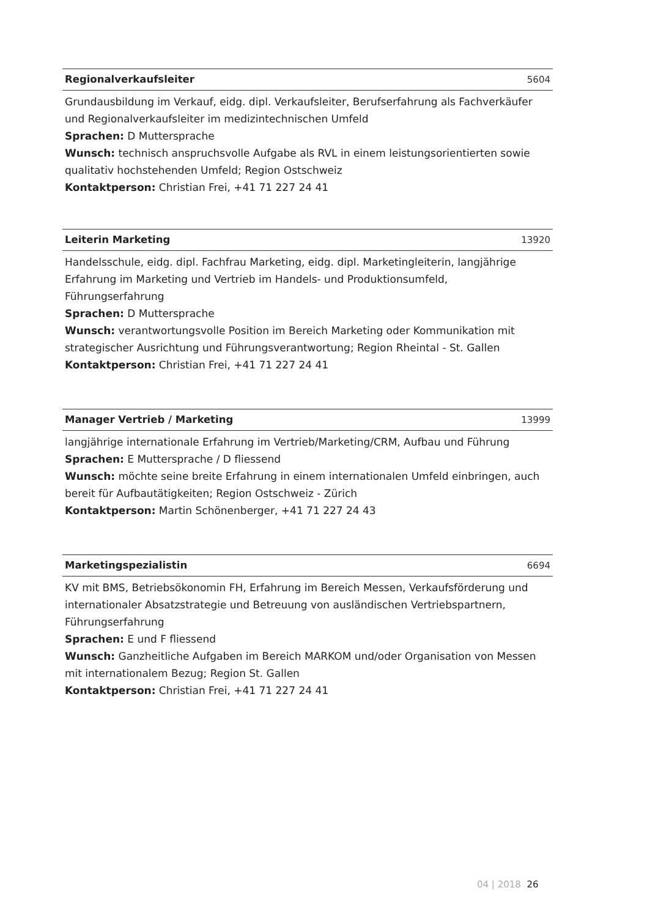Regionalverkaufsleiter 5604
Grundausbildung im Verkauf, eidg. dipl. Verkaufsleiter, Berufserfahrung als Fachverkäufer und Regionalverkaufsleiter im medizintechnischen Umfeld
Sprachen: D Muttersprache
Wunsch: technisch anspruchsvolle Aufgabe als RVL in einem leistungsorientierten sowie qualitativ hochstehenden Umfeld; Region Ostschweiz
Kontaktperson: Christian Frei, +41 71 227 24 41
Leiterin Marketing 13920
Handelsschule, eidg. dipl. Fachfrau Marketing, eidg. dipl. Marketingleiterin, langjährige Erfahrung im Marketing und Vertrieb im Handels- und Produktionsumfeld, Führungserfahrung
Sprachen: D Muttersprache
Wunsch: verantwortungsvolle Position im Bereich Marketing oder Kommunikation mit strategischer Ausrichtung und Führungsverantwortung; Region Rheintal - St. Gallen
Kontaktperson: Christian Frei, +41 71 227 24 41
Manager Vertrieb / Marketing 13999
langjährige internationale Erfahrung im Vertrieb/Marketing/CRM, Aufbau und Führung
Sprachen: E Muttersprache / D fliessend
Wunsch: möchte seine breite Erfahrung in einem internationalen Umfeld einbringen, auch bereit für Aufbautätigkeiten; Region Ostschweiz - Zürich
Kontaktperson: Martin Schönenberger, +41 71 227 24 43
Marketingspezialistin 6694
KV mit BMS, Betriebsökonomin FH, Erfahrung im Bereich Messen, Verkaufsförderung und internationaler Absatzstrategie und Betreuung von ausländischen Vertriebspartnern, Führungserfahrung
Sprachen: E und F fliessend
Wunsch: Ganzheitliche Aufgaben im Bereich MARKOM und/oder Organisation von Messen mit internationalem Bezug; Region St. Gallen
Kontaktperson: Christian Frei, +41 71 227 24 41
04 | 2018 26